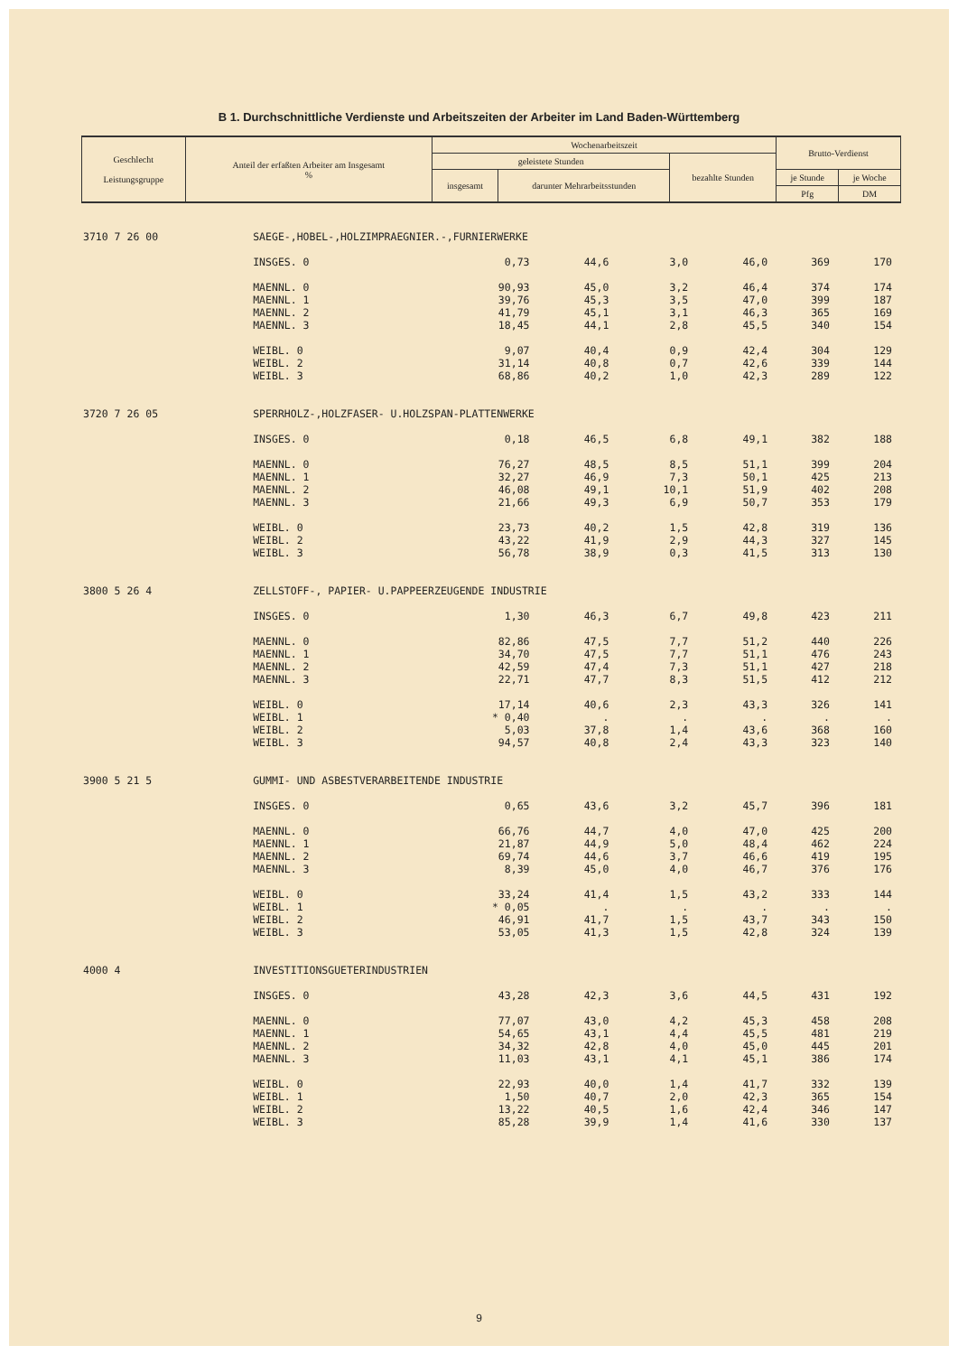B 1. Durchschnittliche Verdienste und Arbeitszeiten der Arbeiter im Land Baden-Württemberg
| Geschlecht Leistungsgruppe | Anteil der erfaßten Arbeiter am Insgesamt % | Wochenarbeitszeit | | | Brutto-Verdienst | |
| --- | --- | --- | --- | --- | --- | --- |
| | | geleistete Stunden | | bezahlte Stunden | | |
| | | insgesamt | darunter Mehrarbeitsstunden | | je Stunde | je Woche |
| | | | | | Pfg | DM |
| 3710 7 26 00 | SAEGE-,HOBEL-,HOLZIMPRAEGNIER.-,FURNIERWERKE | | | | | | |
| | INSGES. 0 | 0,73 | 44,6 | 3,0 | 46,0 | 369 | 170 |
| | MAENNL. 0 | 90,93 | 45,0 | 3,2 | 46,4 | 374 | 174 |
| | MAENNL. 1 | 39,76 | 45,3 | 3,5 | 47,0 | 399 | 187 |
| | MAENNL. 2 | 41,79 | 45,1 | 3,1 | 46,3 | 365 | 169 |
| | MAENNL. 3 | 18,45 | 44,1 | 2,8 | 45,5 | 340 | 154 |
| | WEIBL. 0 | 9,07 | 40,4 | 0,9 | 42,4 | 304 | 129 |
| | WEIBL. 2 | 31,14 | 40,8 | 0,7 | 42,6 | 339 | 144 |
| | WEIBL. 3 | 68,86 | 40,2 | 1,0 | 42,3 | 289 | 122 |
| 3720 7 26 05 | SPERRHOLZ-,HOLZFASER- U.HOLZSPAN-PLATTENWERKE | | | | | | |
| | INSGES. 0 | 0,18 | 46,5 | 6,8 | 49,1 | 382 | 188 |
| | MAENNL. 0 | 76,27 | 48,5 | 8,5 | 51,1 | 399 | 204 |
| | MAENNL. 1 | 32,27 | 46,9 | 7,3 | 50,1 | 425 | 213 |
| | MAENNL. 2 | 46,08 | 49,1 | 10,1 | 51,9 | 402 | 208 |
| | MAENNL. 3 | 21,66 | 49,3 | 6,9 | 50,7 | 353 | 179 |
| | WEIBL. 0 | 23,73 | 40,2 | 1,5 | 42,8 | 319 | 136 |
| | WEIBL. 2 | 43,22 | 41,9 | 2,9 | 44,3 | 327 | 145 |
| | WEIBL. 3 | 56,78 | 38,9 | 0,3 | 41,5 | 313 | 130 |
| 3800 5 26 4 | ZELLSTOFF-, PAPIER- U.PAPPEERZEUGENDE INDUSTRIE | | | | | | |
| | INSGES. 0 | 1,30 | 46,3 | 6,7 | 49,8 | 423 | 211 |
| | MAENNL. 0 | 82,86 | 47,5 | 7,7 | 51,2 | 440 | 226 |
| | MAENNL. 1 | 34,70 | 47,5 | 7,7 | 51,1 | 476 | 243 |
| | MAENNL. 2 | 42,59 | 47,4 | 7,3 | 51,1 | 427 | 218 |
| | MAENNL. 3 | 22,71 | 47,7 | 8,3 | 51,5 | 412 | 212 |
| | WEIBL. 0 | 17,14 | 40,6 | 2,3 | 43,3 | 326 | 141 |
| | WEIBL. 1 | * 0,40 | . | . | . | . | . |
| | WEIBL. 2 | 5,03 | 37,8 | 1,4 | 43,6 | 368 | 160 |
| | WEIBL. 3 | 94,57 | 40,8 | 2,4 | 43,3 | 323 | 140 |
| 3900 5 21 5 | GUMMI- UND ASBESTVERARBEITENDE INDUSTRIE | | | | | | |
| | INSGES. 0 | 0,65 | 43,6 | 3,2 | 45,7 | 396 | 181 |
| | MAENNL. 0 | 66,76 | 44,7 | 4,0 | 47,0 | 425 | 200 |
| | MAENNL. 1 | 21,87 | 44,9 | 5,0 | 48,4 | 462 | 224 |
| | MAENNL. 2 | 69,74 | 44,6 | 3,7 | 46,6 | 419 | 195 |
| | MAENNL. 3 | 8,39 | 45,0 | 4,0 | 46,7 | 376 | 176 |
| | WEIBL. 0 | 33,24 | 41,4 | 1,5 | 43,2 | 333 | 144 |
| | WEIBL. 1 | * 0,05 | . | . | . | . | . |
| | WEIBL. 2 | 46,91 | 41,7 | 1,5 | 43,7 | 343 | 150 |
| | WEIBL. 3 | 53,05 | 41,3 | 1,5 | 42,8 | 324 | 139 |
| 4000 4 | INVESTITIONSGUETERINDUSTRIEN | | | | | | |
| | INSGES. 0 | 43,28 | 42,3 | 3,6 | 44,5 | 431 | 192 |
| | MAENNL. 0 | 77,07 | 43,0 | 4,2 | 45,3 | 458 | 208 |
| | MAENNL. 1 | 54,65 | 43,1 | 4,4 | 45,5 | 481 | 219 |
| | MAENNL. 2 | 34,32 | 42,8 | 4,0 | 45,0 | 445 | 201 |
| | MAENNL. 3 | 11,03 | 43,1 | 4,1 | 45,1 | 386 | 174 |
| | WEIBL. 0 | 22,93 | 40,0 | 1,4 | 41,7 | 332 | 139 |
| | WEIBL. 1 | 1,50 | 40,7 | 2,0 | 42,3 | 365 | 154 |
| | WEIBL. 2 | 13,22 | 40,5 | 1,6 | 42,4 | 346 | 147 |
| | WEIBL. 3 | 85,28 | 39,9 | 1,4 | 41,6 | 330 | 137 |
9